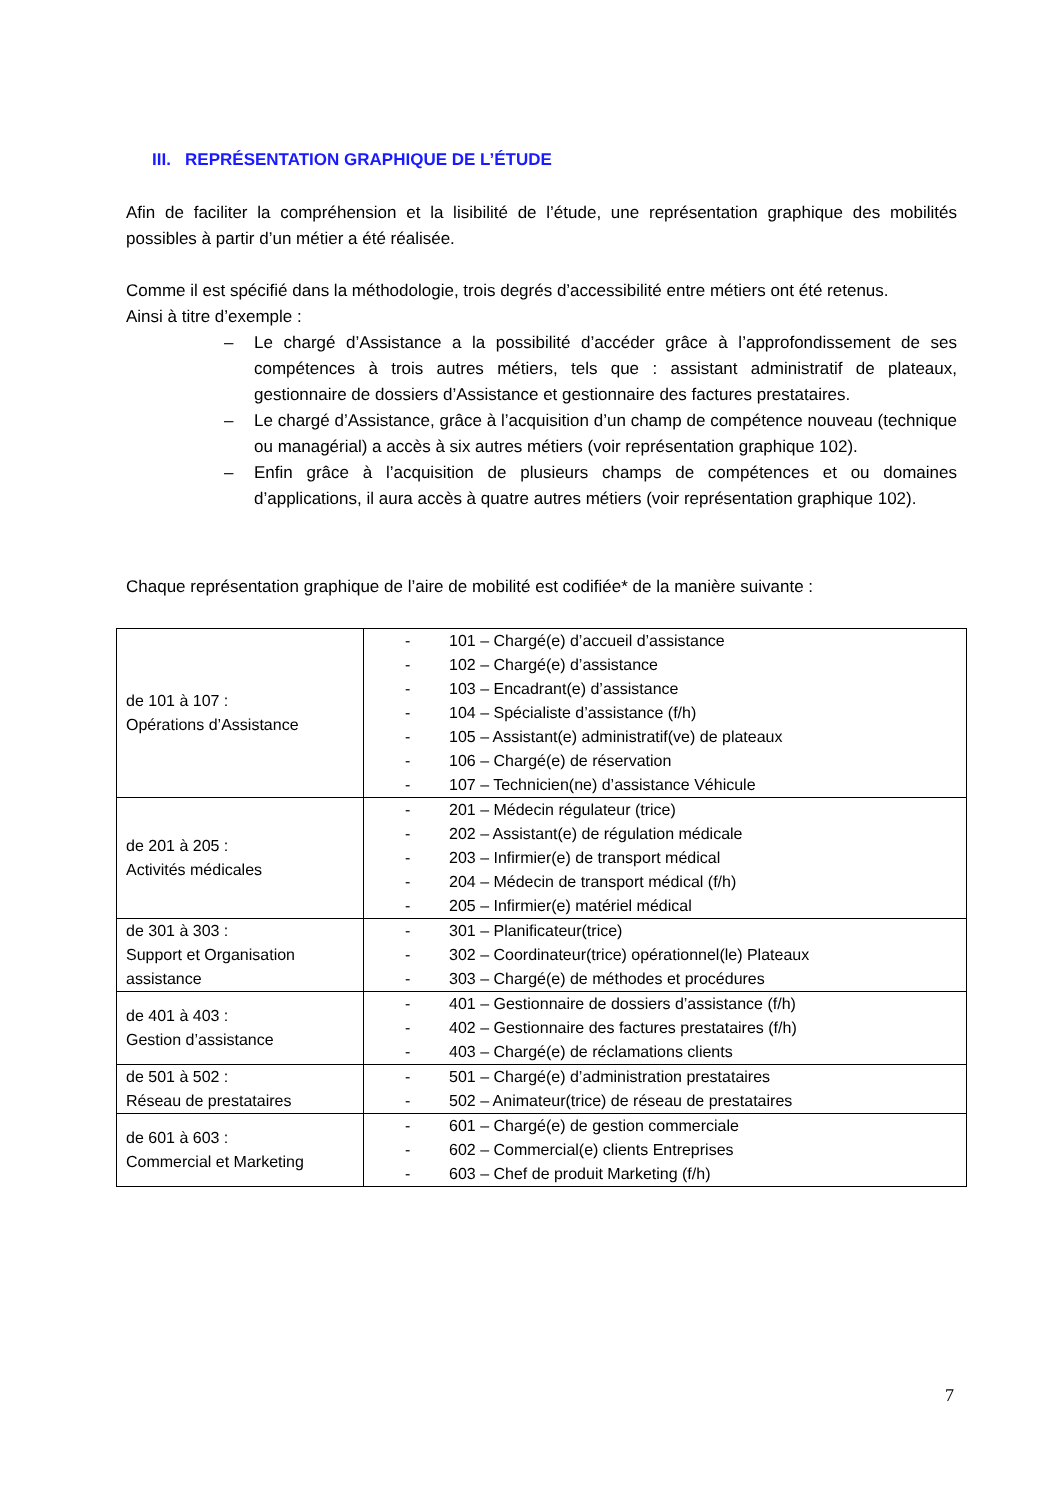III. REPRÉSENTATION GRAPHIQUE DE L’ÉTUDE
Afin de faciliter la compréhension et la lisibilité de l’étude, une représentation graphique des mobilités possibles à partir d’un métier a été réalisée.
Comme il est spécifié dans la méthodologie, trois degrés d’accessibilité entre métiers ont été retenus.
Ainsi à titre d’exemple :
– Le chargé d’Assistance a la possibilité d’accéder grâce à l’approfondissement de ses compétences à trois autres métiers, tels que : assistant administratif de plateaux, gestionnaire de dossiers d’Assistance et gestionnaire des factures prestataires.
– Le chargé d’Assistance, grâce à l’acquisition d’un champ de compétence nouveau (technique ou managérial) a accès à six autres métiers (voir représentation graphique 102).
– Enfin grâce à l’acquisition de plusieurs champs de compétences et ou domaines d’applications, il aura accès à quatre autres métiers (voir représentation graphique 102).
Chaque représentation graphique de l’aire de mobilité est codifiée* de la manière suivante :
| de 101 à 107 : Opérations d’Assistance | - 101 – Chargé(e) d’accueil d’assistance - 102 – Chargé(e) d’assistance - 103 – Encadrant(e) d’assistance - 104 – Spécialiste d’assistance (f/h) - 105 – Assistant(e) administratif(ve) de plateaux - 106 – Chargé(e) de réservation - 107 – Technicien(ne) d’assistance Véhicule |
| de 201 à 205 : Activités médicales | - 201 – Médecin régulateur (trice) - 202 – Assistant(e) de régulation médicale - 203 – Infirmier(e) de transport médical - 204 – Médecin de transport médical (f/h) - 205 – Infirmier(e) matériel médical |
| de 301 à 303 : Support et Organisation assistance | - 301 – Planificateur(trice) - 302 – Coordinateur(trice) opérationnel(le) Plateaux - 303 – Chargé(e) de méthodes et procédures |
| de 401 à 403 : Gestion d’assistance | - 401 – Gestionnaire de dossiers d’assistance (f/h) - 402 – Gestionnaire des factures prestataires (f/h) - 403 – Chargé(e) de réclamations clients |
| de 501 à 502 : Réseau de prestataires | - 501 – Chargé(e) d’administration prestataires - 502 – Animateur(trice) de réseau de prestataires |
| de 601 à 603 : Commercial et Marketing | - 601 – Chargé(e) de gestion commerciale - 602 – Commercial(e) clients Entreprises - 603 – Chef de produit Marketing (f/h) |
7